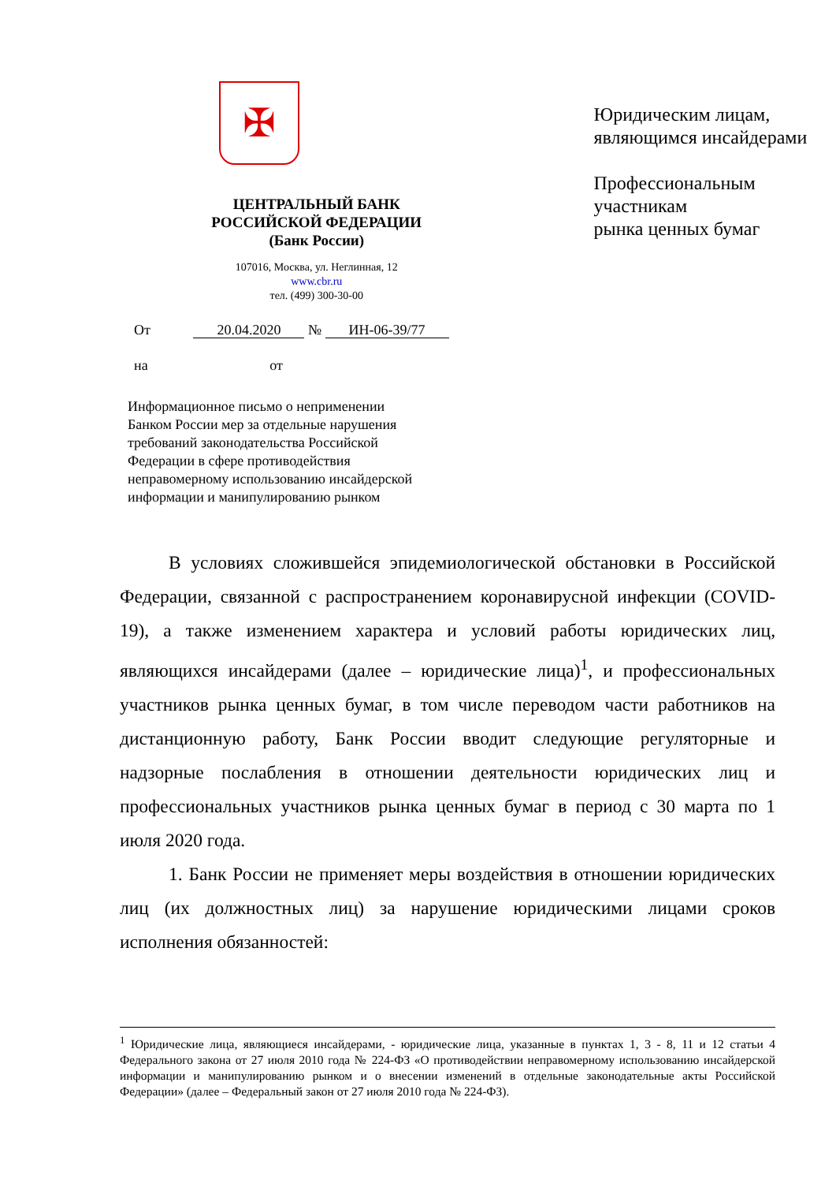✠
ЦЕНТРАЛЬНЫЙ БАНК
РОССИЙСКОЙ ФЕДЕРАЦИИ
(Банк России)
107016, Москва, ул. Неглинная, 12
www.cbr.ru
тел. (499) 300-30-00
От 20.04.2020 № ИН-06-39/77
на от
Информационное письмо о неприменении
Банком России мер за отдельные нарушения
требований законодательства Российской
Федерации в сфере противодействия
неправомерному использованию инсайдерской
информации и манипулированию рынком
Юридическим лицам,
являющимся инсайдерами
Профессиональным участникам
рынка ценных бумаг
В условиях сложившейся эпидемиологической обстановки в Российской Федерации, связанной с распространением коронавирусной инфекции (COVID-19), а также изменением характера и условий работы юридических лиц, являющихся инсайдерами (далее – юридические лица)<sup>1</sup>, и профессиональных участников рынка ценных бумаг, в том числе переводом части работников на дистанционную работу, Банк России вводит следующие регуляторные и надзорные послабления в отношении деятельности юридических лиц и профессиональных участников рынка ценных бумаг в период с 30 марта по 1 июля 2020 года.
1. Банк России не применяет меры воздействия в отношении юридических лиц (их должностных лиц) за нарушение юридическими лицами сроков исполнения обязанностей:
<sup>1</sup> Юридические лица, являющиеся инсайдерами, - юридические лица, указанные в пунктах 1, 3 - 8, 11 и 12 статьи 4 Федерального закона от 27 июля 2010 года № 224-ФЗ «О противодействии неправомерному использованию инсайдерской информации и манипулированию рынком и о внесении изменений в отдельные законодательные акты Российской Федерации» (далее – Федеральный закон от 27 июля 2010 года № 224-ФЗ).